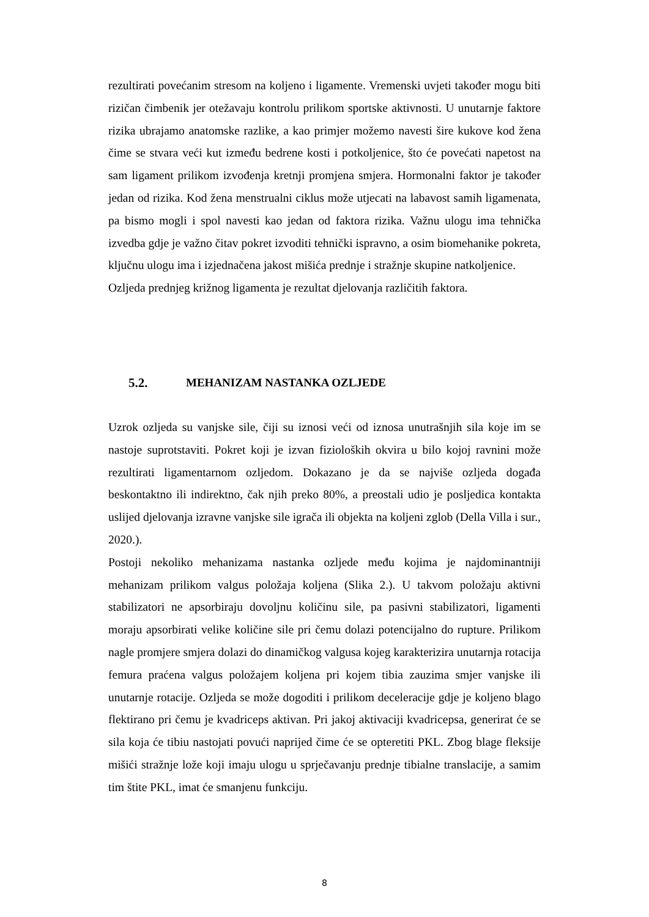rezultirati povećanim stresom na koljeno i ligamente. Vremenski uvjeti također mogu biti rizičan čimbenik jer otežavaju kontrolu prilikom sportske aktivnosti. U unutarnje faktore rizika ubrajamo anatomske razlike, a kao primjer možemo navesti šire kukove kod žena čime se stvara veći kut između bedrene kosti i potkoljenice, što će povećati napetost na sam ligament prilikom izvođenja kretnji promjena smjera. Hormonalni faktor je također jedan od rizika. Kod žena menstrualni ciklus može utjecati na labavost samih ligamenata, pa bismo mogli i spol navesti kao jedan od faktora rizika. Važnu ulogu ima tehnička izvedba gdje je važno čitav pokret izvoditi tehnički ispravno, a osim biomehanike pokreta, ključnu ulogu ima i izjednačena jakost mišića prednje i stražnje skupine natkoljenice.
Ozljeda prednjeg križnog ligamenta je rezultat djelovanja različitih faktora.
5.2. MEHANIZAM NASTANKA OZLJEDE
Uzrok ozljeda su vanjske sile, čiji su iznosi veći od iznosa unutrašnjih sila koje im se nastoje suprotstaviti. Pokret koji je izvan fizioloških okvira u bilo kojoj ravnini može rezultirati ligamentarnom ozljedom. Dokazano je da se najviše ozljeda događa beskontaktno ili indirektno, čak njih preko 80%, a preostali udio je posljedica kontakta uslijed djelovanja izravne vanjske sile igrača ili objekta na koljeni zglob (Della Villa i sur., 2020.).
Postoji nekoliko mehanizama nastanka ozljede među kojima je najdominantniji mehanizam prilikom valgus položaja koljena (Slika 2.). U takvom položaju aktivni stabilizatori ne apsorbiraju dovoljnu količinu sile, pa pasivni stabilizatori, ligamenti moraju apsorbirati velike količine sile pri čemu dolazi potencijalno do rupture. Prilikom nagle promjere smjera dolazi do dinamičkog valgusa kojeg karakterizira unutarnja rotacija femura praćena valgus položajem koljena pri kojem tibia zauzima smjer vanjske ili unutarnje rotacije. Ozljeda se može dogoditi i prilikom deceleracije gdje je koljeno blago flektirano pri čemu je kvadriceps aktivan. Pri jakoj aktivaciji kvadricepsa, generirat će se sila koja će tibiu nastojati povući naprijed čime će se opteretiti PKL. Zbog blage fleksije mišići stražnje lože koji imaju ulogu u sprječavanju prednje tibialne translacije, a samim tim štite PKL, imat će smanjenu funkciju.
8